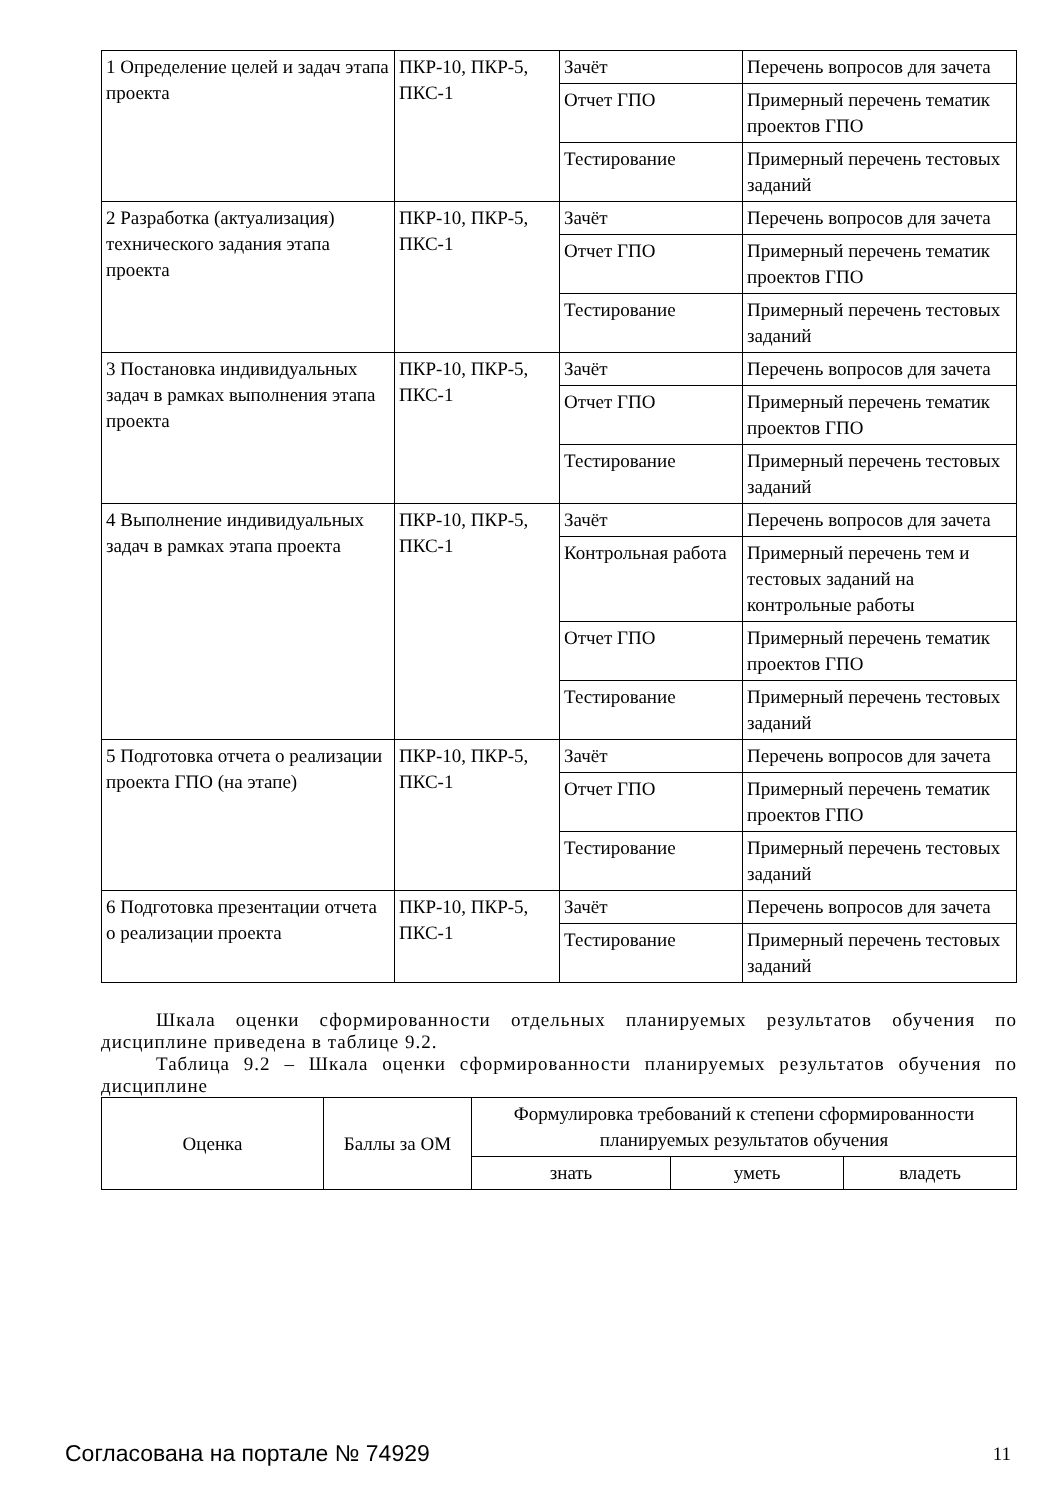| 1 Определение целей и задач этапа проекта | ПКР-10, ПКР-5, ПКС-1 | Зачёт | Перечень вопросов для зачета |
| | | Отчет ГПО | Примерный перечень тематик проектов ГПО |
| | | Тестирование | Примерный перечень тестовых заданий |
| 2 Разработка (актуализация) технического задания этапа проекта | ПКР-10, ПКР-5, ПКС-1 | Зачёт | Перечень вопросов для зачета |
| | | Отчет ГПО | Примерный перечень тематик проектов ГПО |
| | | Тестирование | Примерный перечень тестовых заданий |
| 3 Постановка индивидуальных задач в рамках выполнения этапа проекта | ПКР-10, ПКР-5, ПКС-1 | Зачёт | Перечень вопросов для зачета |
| | | Отчет ГПО | Примерный перечень тематик проектов ГПО |
| | | Тестирование | Примерный перечень тестовых заданий |
| 4 Выполнение индивидуальных задач в рамках этапа проекта | ПКР-10, ПКР-5, ПКС-1 | Зачёт | Перечень вопросов для зачета |
| | | Контрольная работа | Примерный перечень тем и тестовых заданий на контрольные работы |
| | | Отчет ГПО | Примерный перечень тематик проектов ГПО |
| | | Тестирование | Примерный перечень тестовых заданий |
| 5 Подготовка отчета о реализации проекта ГПО (на этапе) | ПКР-10, ПКР-5, ПКС-1 | Зачёт | Перечень вопросов для зачета |
| | | Отчет ГПО | Примерный перечень тематик проектов ГПО |
| | | Тестирование | Примерный перечень тестовых заданий |
| 6 Подготовка презентации отчета о реализации проекта | ПКР-10, ПКР-5, ПКС-1 | Зачёт | Перечень вопросов для зачета |
| | | Тестирование | Примерный перечень тестовых заданий |
Шкала оценки сформированности отдельных планируемых результатов обучения по дисциплине приведена в таблице 9.2.
Таблица 9.2 – Шкала оценки сформированности планируемых результатов обучения по дисциплине
| Оценка | Баллы за ОМ | Формулировка требований к степени сформированности планируемых результатов обучения | | |
| --- | --- | --- | --- | --- |
| | | знать | уметь | владеть |
Согласована на портале № 74929 11